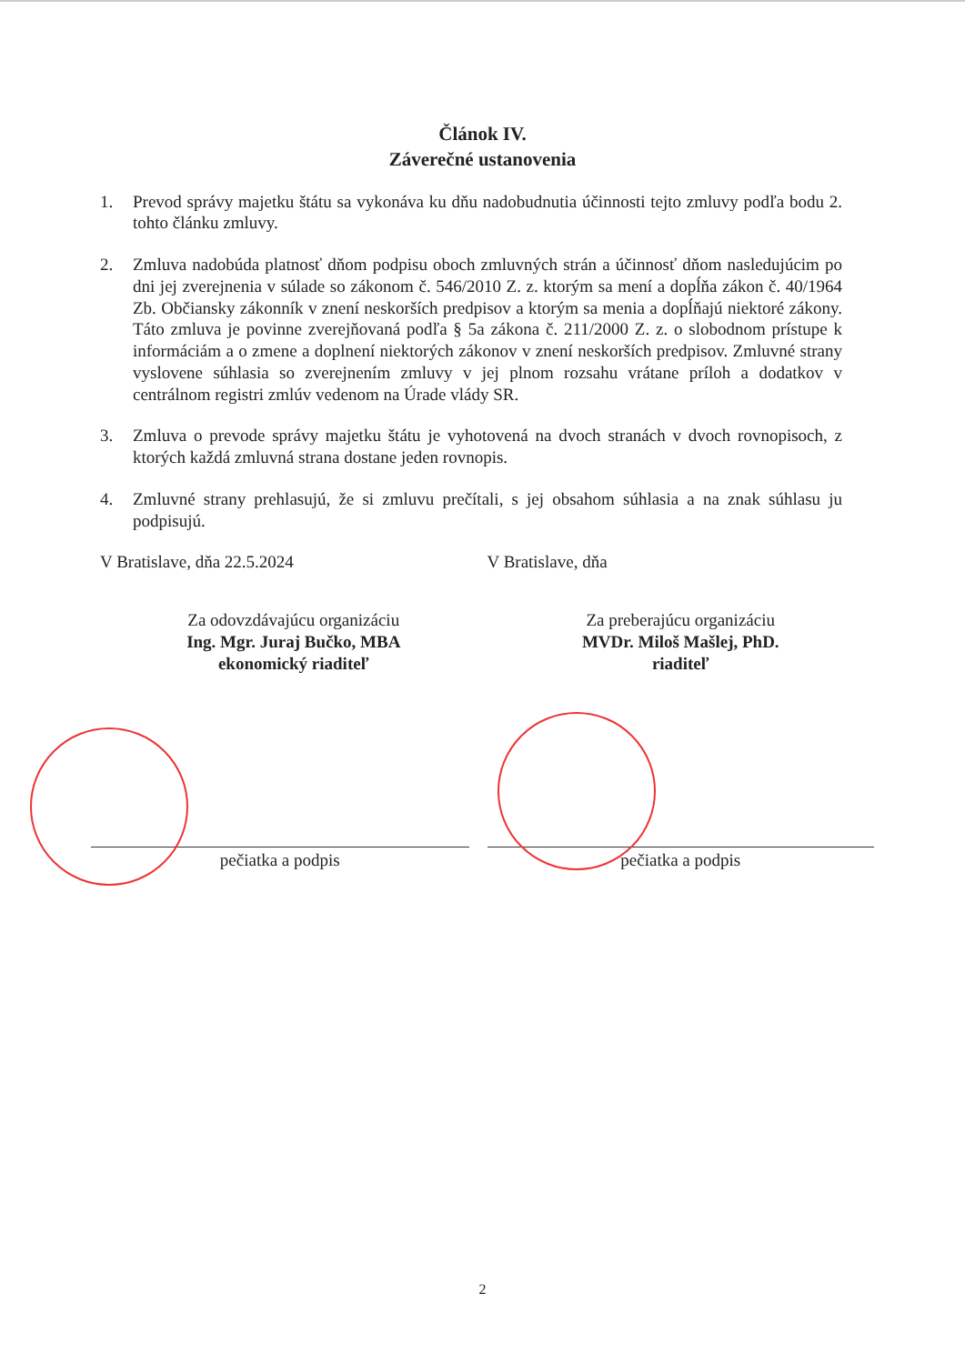Článok IV.
Záverečné ustanovenia
1. Prevod správy majetku štátu sa vykonáva ku dňu nadobudnutia účinnosti tejto zmluvy podľa bodu 2. tohto článku zmluvy.
2. Zmluva nadobúda platnosť dňom podpisu oboch zmluvných strán a účinnosť dňom nasledujúcim po dni jej zverejnenia v súlade so zákonom č. 546/2010 Z. z. ktorým sa mení a dopĺňa zákon č. 40/1964 Zb. Občiansky zákonník v znení neskorších predpisov a ktorým sa menia a dopĺňajú niektoré zákony. Táto zmluva je povinne zverejňovaná podľa § 5a zákona č. 211/2000 Z. z. o slobodnom prístupe k informáciám a o zmene a doplnení niektorých zákonov v znení neskorších predpisov. Zmluvné strany vyslovene súhlasia so zverejnením zmluvy v jej plnom rozsahu vrátane príloh a dodatkov v centrálnom registri zmlúv vedenom na Úrade vlády SR.
3. Zmluva o prevode správy majetku štátu je vyhotovená na dvoch stranách v dvoch rovnopisoch, z ktorých každá zmluvná strana dostane jeden rovnopis.
4. Zmluvné strany prehlasujú, že si zmluvu prečítali, s jej obsahom súhlasia a na znak súhlasu ju podpisujú.
V Bratislave, dňa 22.5.2024
Za odovzdávajúcu organizáciu
Ing. Mgr. Juraj Bučko, MBA
ekonomický riaditeľ
pečiatka a podpis
V Bratislave, dňa
Za preberajúcu organizáciu
MVDr. Miloš Mašlej, PhD.
riaditeľ
pečiatka a podpis
2